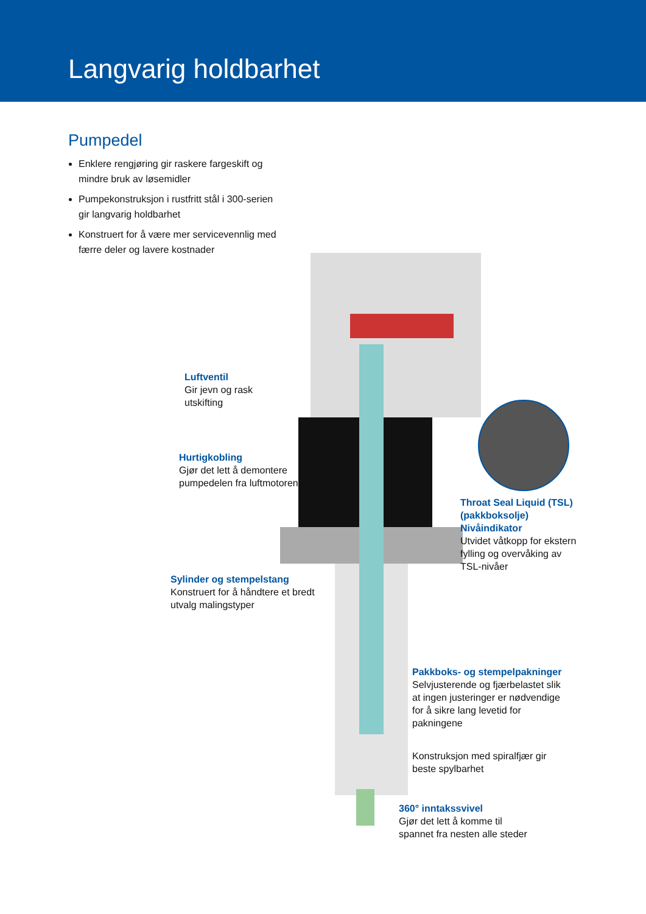Langvarig holdbarhet
Pumpedel
Enklere rengjøring gir raskere fargeskift og mindre bruk av løsemidler
Pumpekonstruksjon i rustfritt stål i 300-serien gir langvarig holdbarhet
Konstruert for å være mer servicevennlig med færre deler og lavere kostnader
Luftventil
Gir jevn og rask
utskifting
Hurtigkobling
Gjør det lett å demontere
pumpedelen fra luftmotoren
Throat Seal Liquid (TSL)
(pakkboksolje)
Nivåindikator
Utvidet våtkopp for ekstern
fylling og overvåking av
TSL-nivåer
Sylinder og stempelstang
Konstruert for å håndtere et bredt
utvalg malingstyper
Pakkboks- og stempelpakninger
Selvjusterende og fjærbelastet slik
at ingen justeringer er nødvendige
for å sikre lang levetid for
pakningene
Konstruksjon med spiralfjær gir
beste spylbarhet
360° inntakssvivel
Gjør det lett å komme til
spannet fra nesten alle steder